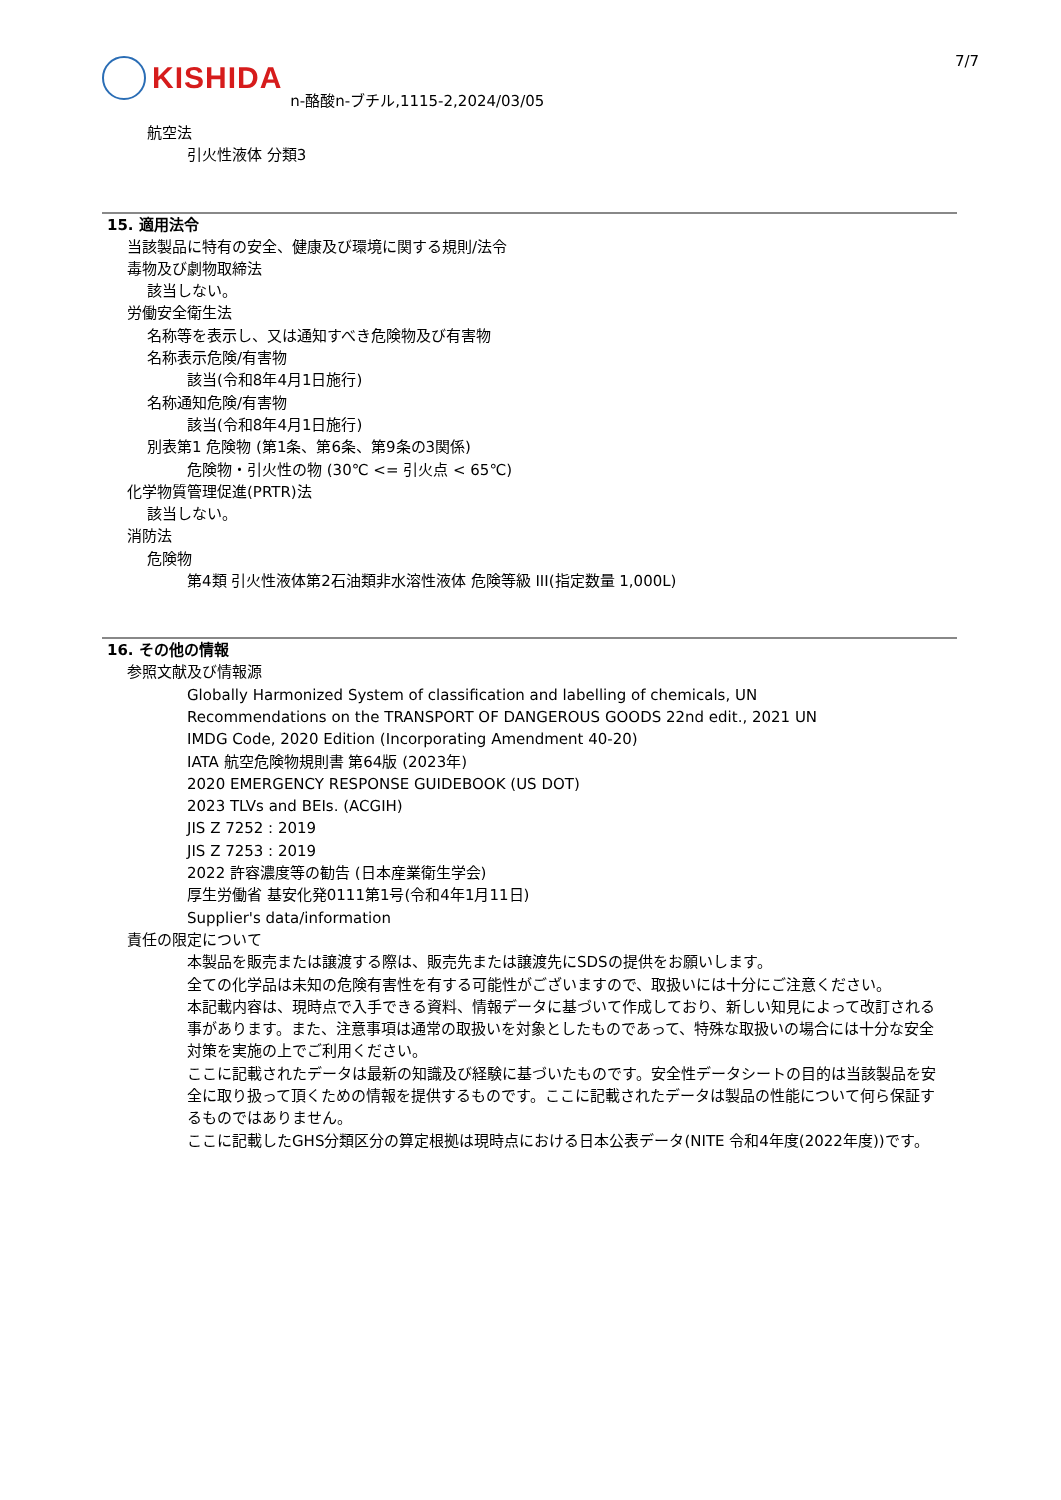KISHIDA
n-酪酸n-ブチル,1115-2,2024/03/05
7/7
航空法
引火性液体 分類3
15. 適用法令
当該製品に特有の安全、健康及び環境に関する規則/法令
毒物及び劇物取締法
該当しない。
労働安全衛生法
名称等を表示し、又は通知すべき危険物及び有害物
名称表示危険/有害物
該当(令和8年4月1日施行)
名称通知危険/有害物
該当(令和8年4月1日施行)
別表第1 危険物 (第1条、第6条、第9条の3関係)
危険物・引火性の物 (30℃ <= 引火点 < 65℃)
化学物質管理促進(PRTR)法
該当しない。
消防法
危険物
第4類 引火性液体第2石油類非水溶性液体 危険等級 III(指定数量 1,000L)
16. その他の情報
参照文献及び情報源
Globally Harmonized System of classification and labelling of chemicals, UN
Recommendations on the TRANSPORT OF DANGEROUS GOODS 22nd edit., 2021 UN
IMDG Code, 2020 Edition (Incorporating Amendment 40-20)
IATA 航空危険物規則書 第64版 (2023年)
2020 EMERGENCY RESPONSE GUIDEBOOK (US DOT)
2023 TLVs and BEIs. (ACGIH)
JIS Z 7252 : 2019
JIS Z 7253 : 2019
2022 許容濃度等の勧告 (日本産業衛生学会)
厚生労働省 基安化発0111第1号(令和4年1月11日)
Supplier's data/information
責任の限定について
本製品を販売または譲渡する際は、販売先または譲渡先にSDSの提供をお願いします。
全ての化学品は未知の危険有害性を有する可能性がございますので、取扱いには十分にご注意ください。
本記載内容は、現時点で入手できる資料、情報データに基づいて作成しており、新しい知見によって改訂される事があります。また、注意事項は通常の取扱いを対象としたものであって、特殊な取扱いの場合には十分な安全対策を実施の上でご利用ください。
ここに記載されたデータは最新の知識及び経験に基づいたものです。安全性データシートの目的は当該製品を安全に取り扱って頂くための情報を提供するものです。ここに記載されたデータは製品の性能について何ら保証するものではありません。
ここに記載したGHS分類区分の算定根拠は現時点における日本公表データ(NITE 令和4年度(2022年度))です。